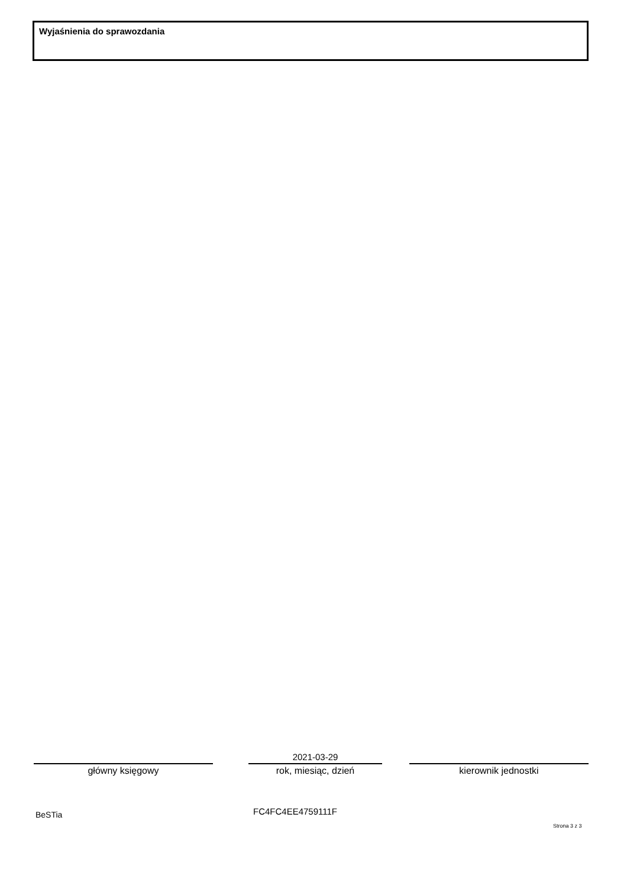Wyjaśnienia do sprawozdania
główny księgowy
2021-03-29
rok, miesiąc, dzień
kierownik jednostki
BeSTia FC4FC4EE4759111F
Strona 3 z 3